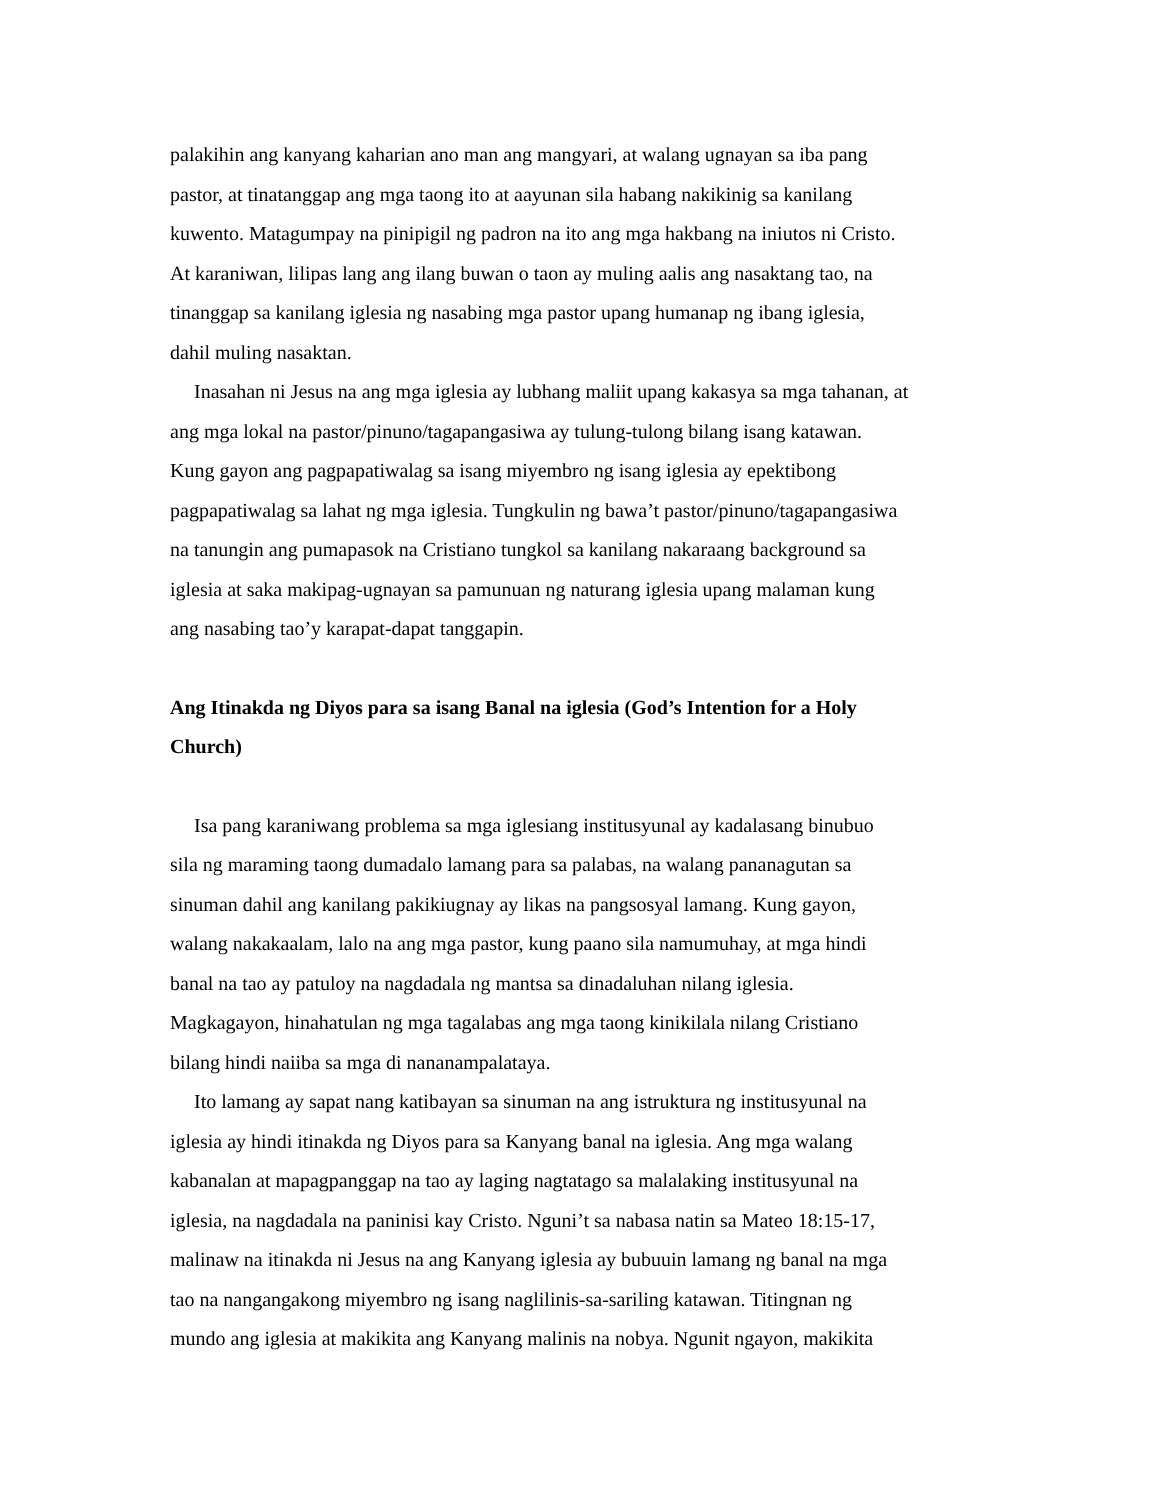palakihin ang kanyang kaharian ano man ang mangyari, at walang ugnayan sa iba pang
pastor, at tinatanggap ang mga taong ito at aayunan sila habang nakikinig sa kanilang
kuwento. Matagumpay na pinipigil ng padron na ito ang mga hakbang na iniutos ni Cristo.
At karaniwan, lilipas lang ang ilang buwan o taon ay muling aalis ang nasaktang tao, na
tinanggap sa kanilang iglesia ng nasabing mga pastor upang humanap ng ibang iglesia,
dahil muling nasaktan.
Inasahan ni Jesus na ang mga iglesia ay lubhang maliit upang kakasya sa mga tahanan, at
ang mga lokal na pastor/pinuno/tagapangasiwa ay tulung-tulong bilang isang katawan.
Kung gayon ang pagpapatiwalag sa isang miyembro ng isang iglesia ay epektibong
pagpapatiwalag sa lahat ng mga iglesia. Tungkulin ng bawa’t pastor/pinuno/tagapangasiwa
na tanungin ang pumapasok na Cristiano tungkol sa kanilang nakaraang background sa
iglesia at saka makipag-ugnayan sa pamunuan ng naturang iglesia upang malaman kung
ang nasabing tao’y karapat-dapat tanggapin.
Ang Itinakda ng Diyos para sa isang Banal na iglesia (God’s Intention for a Holy
Church)
Isa pang karaniwang problema sa mga iglesiang institusyunal ay kadalasang binubuo
sila ng maraming taong dumadalo lamang para sa palabas, na walang pananagutan sa
sinuman dahil ang kanilang pakikiugnay ay likas na pangsosyal lamang. Kung gayon,
walang nakakaalam, lalo na ang mga pastor, kung paano sila namumuhay, at mga hindi
banal na tao ay patuloy na nagdadala ng mantsa sa dinadaluhan nilang iglesia.
Magkagayon, hinahatulan ng mga tagalabas ang mga taong kinikilala nilang Cristiano
bilang hindi naiiba sa mga di nananampalataya.
Ito lamang ay sapat nang katibayan sa sinuman na ang istruktura ng institusyunal na
iglesia ay hindi itinakda ng Diyos para sa Kanyang banal na iglesia. Ang mga walang
kabanalan at mapagpanggap na tao ay laging nagtatago sa malalaking institusyunal na
iglesia, na nagdadala na paninisi kay Cristo. Nguni’t sa nabasa natin sa Mateo 18:15-17,
malinaw na itinakda ni Jesus na ang Kanyang iglesia ay bubuuin lamang ng banal na mga
tao na nangangakong miyembro ng isang naglilinis-sa-sariling katawan. Titingnan ng
mundo ang iglesia at makikita ang Kanyang malinis na nobya. Ngunit ngayon, makikita